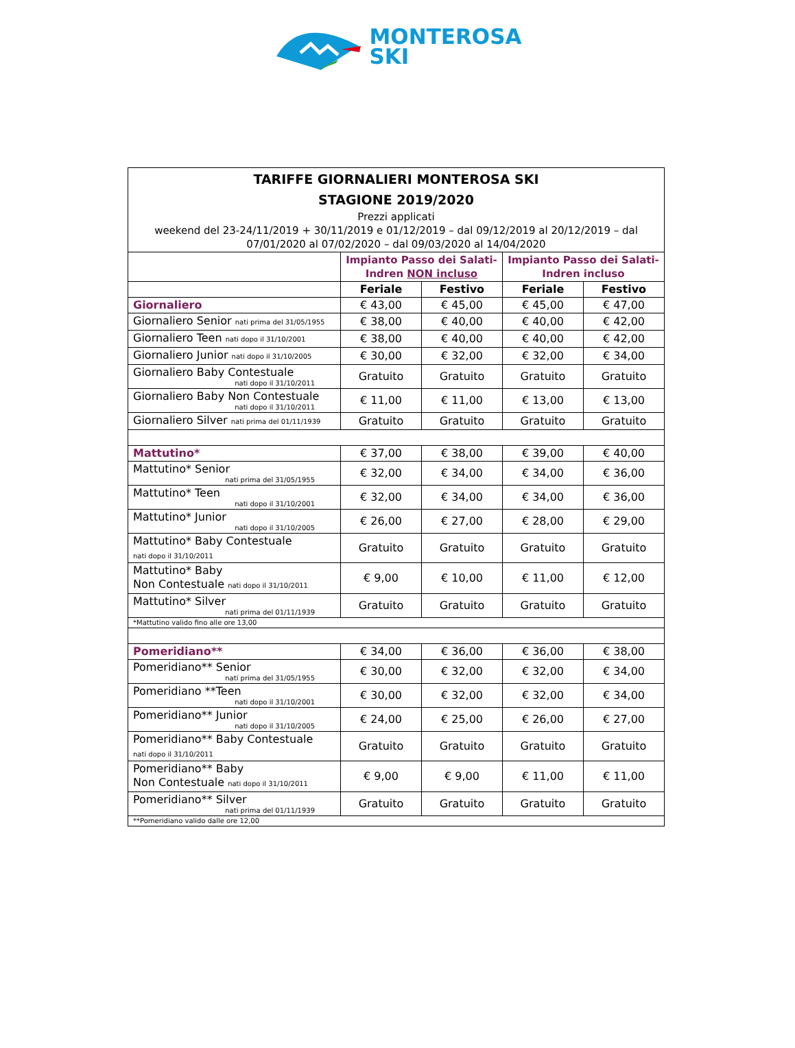MONTEROSA
SKI
| TARIFFE GIORNALIERI MONTEROSA SKI STAGIONE 2019/2020 Prezzi applicati weekend del 23-24/11/2019 + 30/11/2019 e 01/12/2019 – dal 09/12/2019 al 20/12/2019 – dal 07/01/2020 al 07/02/2020 – dal 09/03/2020 al 14/04/2020 | | | | |
| | Impianto Passo dei Salati- Indren NON incluso | | Impianto Passo dei Salati- Indren incluso | |
| | Feriale | Festivo | Feriale | Festivo |
| Giornaliero | € 43,00 | € 45,00 | € 45,00 | € 47,00 |
| Giornaliero Senior nati prima del 31/05/1955 | € 38,00 | € 40,00 | € 40,00 | € 42,00 |
| Giornaliero Teen nati dopo il 31/10/2001 | € 38,00 | € 40,00 | € 40,00 | € 42,00 |
| Giornaliero Junior nati dopo il 31/10/2005 | € 30,00 | € 32,00 | € 32,00 | € 34,00 |
| Giornaliero Baby Contestuale nati dopo il 31/10/2011 | Gratuito | Gratuito | Gratuito | Gratuito |
| Giornaliero Baby Non Contestuale nati dopo il 31/10/2011 | € 11,00 | € 11,00 | € 13,00 | € 13,00 |
| Giornaliero Silver nati prima del 01/11/1939 | Gratuito | Gratuito | Gratuito | Gratuito |
| Mattutino* | € 37,00 | € 38,00 | € 39,00 | € 40,00 |
| Mattutino* Senior nati prima del 31/05/1955 | € 32,00 | € 34,00 | € 34,00 | € 36,00 |
| Mattutino* Teen nati dopo il 31/10/2001 | € 32,00 | € 34,00 | € 34,00 | € 36,00 |
| Mattutino* Junior nati dopo il 31/10/2005 | € 26,00 | € 27,00 | € 28,00 | € 29,00 |
| Mattutino* Baby Contestuale nati dopo il 31/10/2011 | Gratuito | Gratuito | Gratuito | Gratuito |
| Mattutino* Baby Non Contestuale nati dopo il 31/10/2011 | € 9,00 | € 10,00 | € 11,00 | € 12,00 |
| Mattutino* Silver nati prima del 01/11/1939 | Gratuito | Gratuito | Gratuito | Gratuito |
| *Mattutino valido fino alle ore 13,00 | | | | |
| Pomeridiano** | € 34,00 | € 36,00 | € 36,00 | € 38,00 |
| Pomeridiano** Senior nati prima del 31/05/1955 | € 30,00 | € 32,00 | € 32,00 | € 34,00 |
| Pomeridiano **Teen nati dopo il 31/10/2001 | € 30,00 | € 32,00 | € 32,00 | € 34,00 |
| Pomeridiano** Junior nati dopo il 31/10/2005 | € 24,00 | € 25,00 | € 26,00 | € 27,00 |
| Pomeridiano** Baby Contestuale nati dopo il 31/10/2011 | Gratuito | Gratuito | Gratuito | Gratuito |
| Pomeridiano** Baby Non Contestuale nati dopo il 31/10/2011 | € 9,00 | € 9,00 | € 11,00 | € 11,00 |
| Pomeridiano** Silver nati prima del 01/11/1939 | Gratuito | Gratuito | Gratuito | Gratuito |
| **Pomeridiano valido dalle ore 12,00 | | | | |